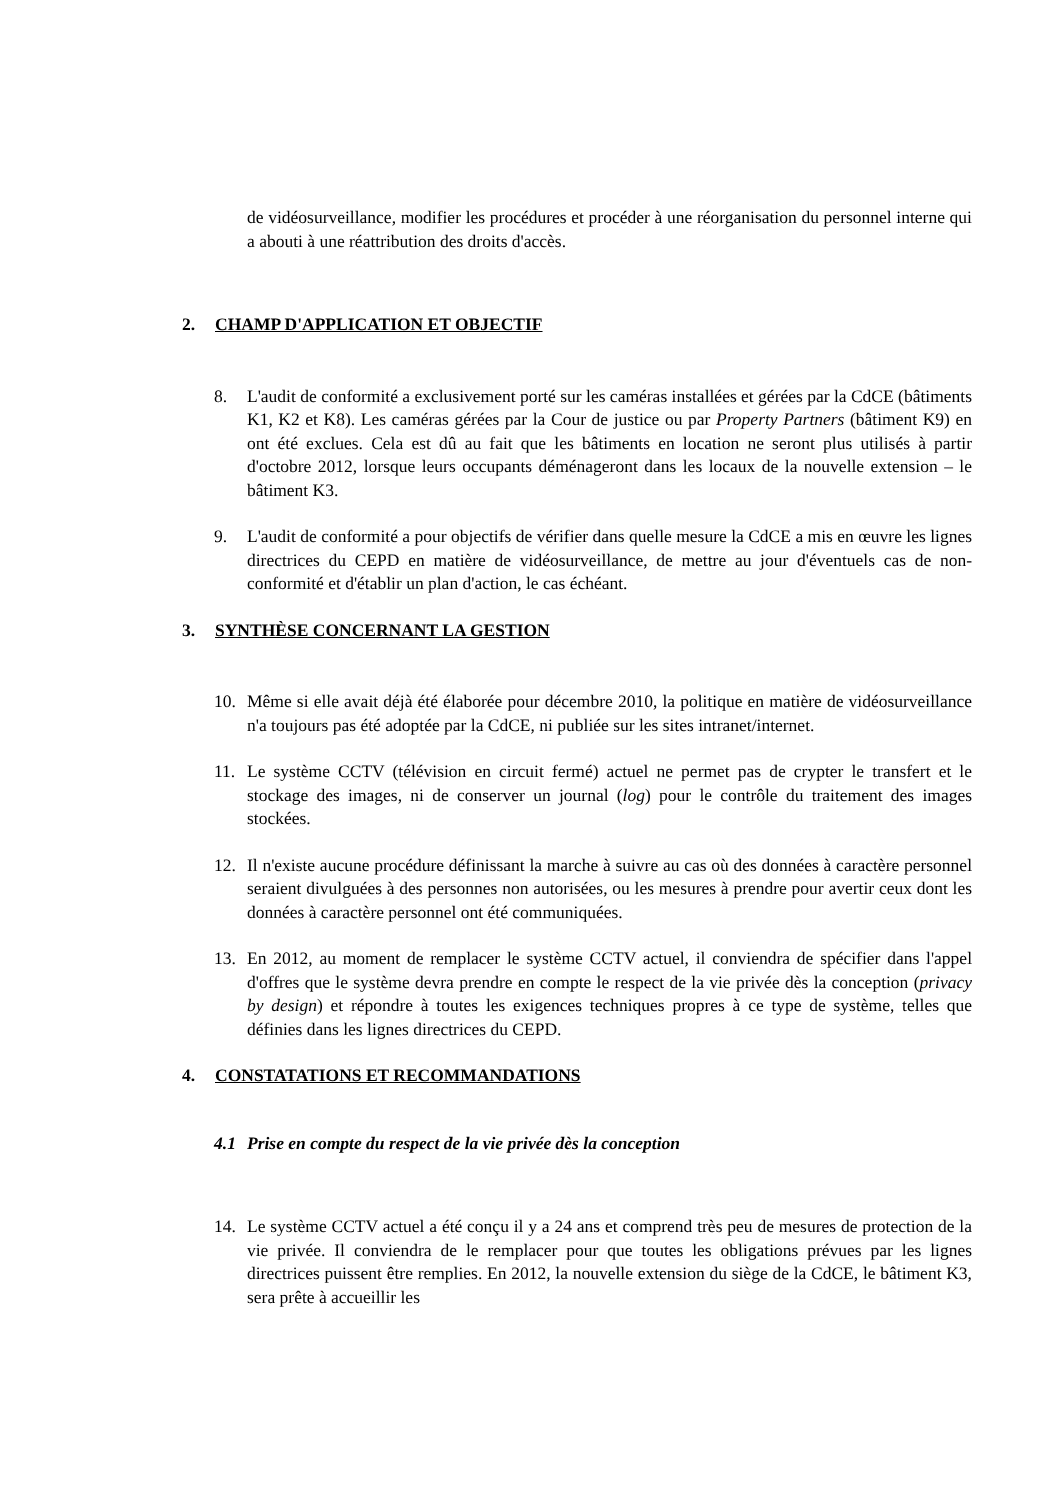de vidéosurveillance, modifier les procédures et procéder à une réorganisation du personnel interne qui a abouti à une réattribution des droits d'accès.
2. CHAMP D'APPLICATION ET OBJECTIF
8. L'audit de conformité a exclusivement porté sur les caméras installées et gérées par la CdCE (bâtiments K1, K2 et K8). Les caméras gérées par la Cour de justice ou par Property Partners (bâtiment K9) en ont été exclues. Cela est dû au fait que les bâtiments en location ne seront plus utilisés à partir d'octobre 2012, lorsque leurs occupants déménageront dans les locaux de la nouvelle extension – le bâtiment K3.
9. L'audit de conformité a pour objectifs de vérifier dans quelle mesure la CdCE a mis en œuvre les lignes directrices du CEPD en matière de vidéosurveillance, de mettre au jour d'éventuels cas de non-conformité et d'établir un plan d'action, le cas échéant.
3. SYNTHÈSE CONCERNANT LA GESTION
10. Même si elle avait déjà été élaborée pour décembre 2010, la politique en matière de vidéosurveillance n'a toujours pas été adoptée par la CdCE, ni publiée sur les sites intranet/internet.
11. Le système CCTV (télévision en circuit fermé) actuel ne permet pas de crypter le transfert et le stockage des images, ni de conserver un journal (log) pour le contrôle du traitement des images stockées.
12. Il n'existe aucune procédure définissant la marche à suivre au cas où des données à caractère personnel seraient divulguées à des personnes non autorisées, ou les mesures à prendre pour avertir ceux dont les données à caractère personnel ont été communiquées.
13. En 2012, au moment de remplacer le système CCTV actuel, il conviendra de spécifier dans l'appel d'offres que le système devra prendre en compte le respect de la vie privée dès la conception (privacy by design) et répondre à toutes les exigences techniques propres à ce type de système, telles que définies dans les lignes directrices du CEPD.
4. CONSTATATIONS ET RECOMMANDATIONS
4.1 Prise en compte du respect de la vie privée dès la conception
14. Le système CCTV actuel a été conçu il y a 24 ans et comprend très peu de mesures de protection de la vie privée. Il conviendra de le remplacer pour que toutes les obligations prévues par les lignes directrices puissent être remplies. En 2012, la nouvelle extension du siège de la CdCE, le bâtiment K3, sera prête à accueillir les